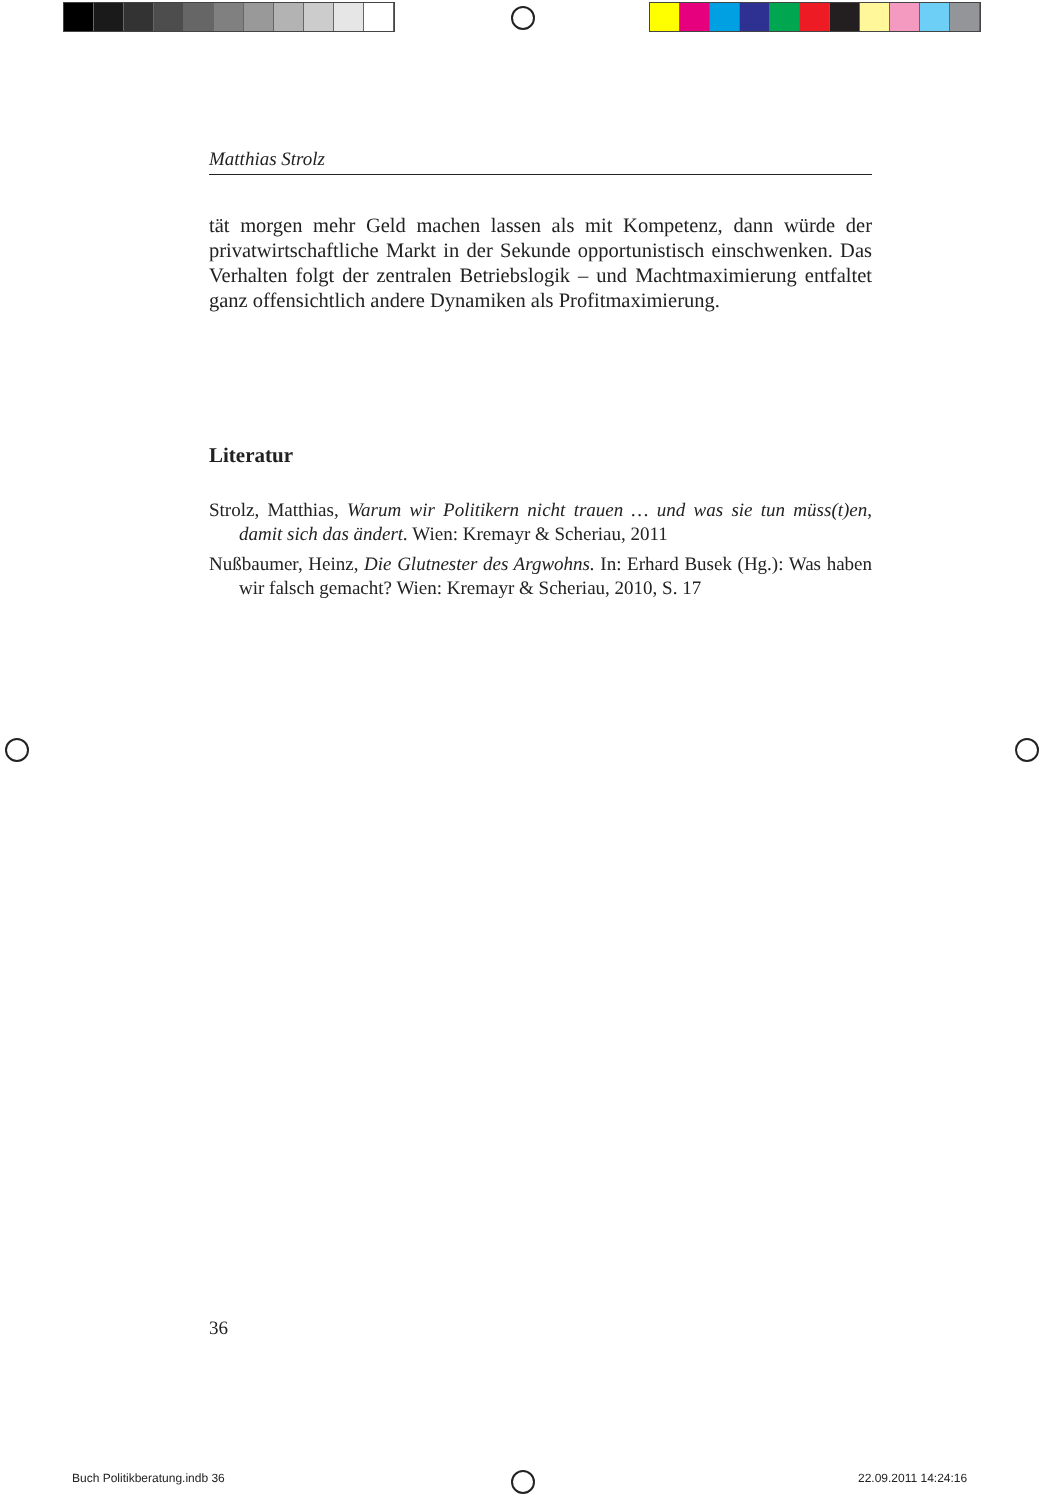Matthias Strolz
tät morgen mehr Geld machen lassen als mit Kompetenz, dann würde der privatwirtschaftliche Markt in der Sekunde opportunistisch einschwenken. Das Verhalten folgt der zentralen Betriebslogik – und Machtmaximierung entfaltet ganz offensichtlich andere Dynamiken als Profitmaximierung.
Literatur
Strolz, Matthias, Warum wir Politikern nicht trauen … und was sie tun müss(t)en, damit sich das ändert. Wien: Kremayr & Scheriau, 2011
Nußbaumer, Heinz, Die Glutnester des Argwohns. In: Erhard Busek (Hg.): Was haben wir falsch gemacht? Wien: Kremayr & Scheriau, 2010, S. 17
36
Buch Politikberatung.indb 36 22.09.2011 14:24:16